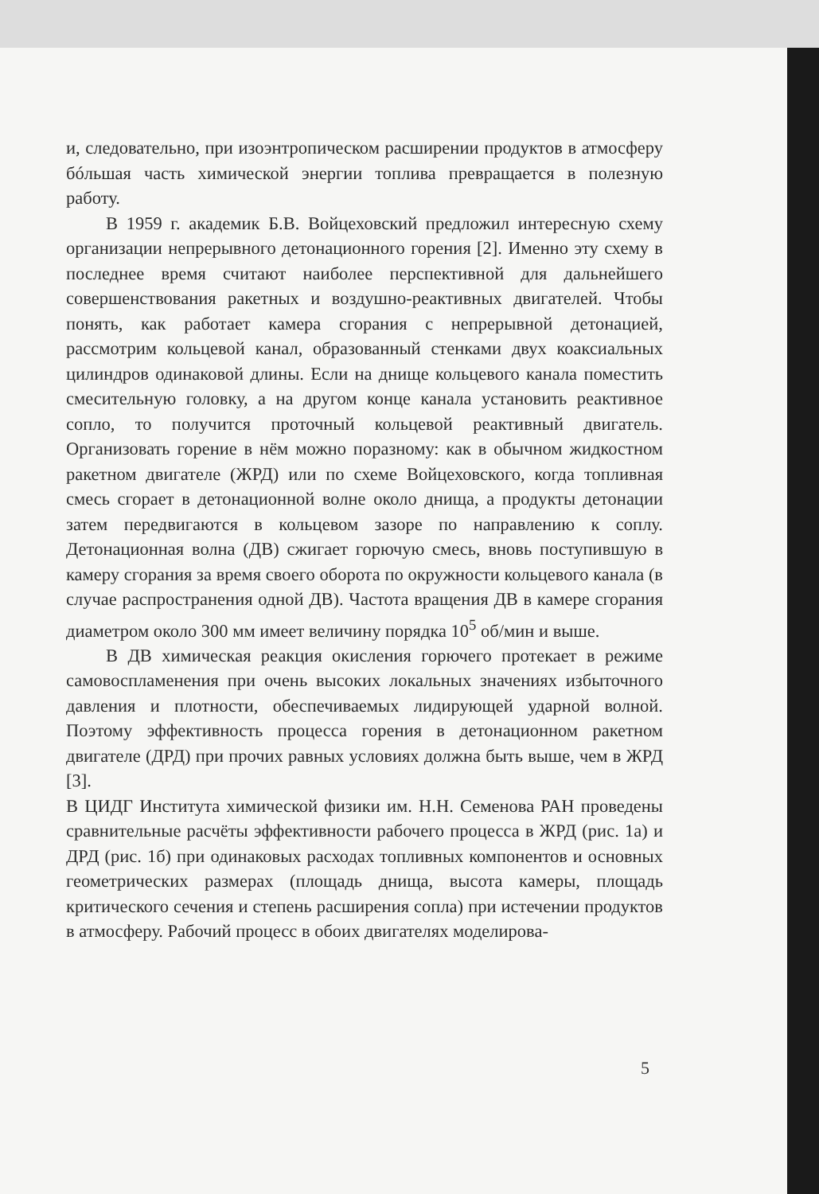и, следовательно, при изоэнтропическом расширении продуктов в атмосферу бóльшая часть химической энергии топлива превращается в полезную работу.
В 1959 г. академик Б.В. Войцеховский предложил интересную схему организации непрерывного детонационного горения [2]. Именно эту схему в последнее время считают наиболее перспективной для дальнейшего совершенствования ракетных и воздушно-реактивных двигателей. Чтобы понять, как работает камера сгорания с непрерывной детонацией, рассмотрим кольцевой канал, образованный стенками двух коаксиальных цилиндров одинаковой длины. Если на днище кольцевого канала поместить смесительную головку, а на другом конце канала установить реактивное сопло, то получится проточный кольцевой реактивный двигатель. Организовать горение в нём можно поразному: как в обычном жидкостном ракетном двигателе (ЖРД) или по схеме Войцеховского, когда топливная смесь сгорает в детонационной волне около днища, а продукты детонации затем передвигаются в кольцевом зазоре по направлению к соплу. Детонационная волна (ДВ) сжигает горючую смесь, вновь поступившую в камеру сгорания за время своего оборота по окружности кольцевого канала (в случае распространения одной ДВ). Частота вращения ДВ в камере сгорания диаметром около 300 мм имеет величину порядка 10<sup>5</sup> об/мин и выше.
В ДВ химическая реакция окисления горючего протекает в режиме самовоспламенения при очень высоких локальных значениях избыточного давления и плотности, обеспечиваемых лидирующей ударной волной. Поэтому эффективность процесса горения в детонационном ракетном двигателе (ДРД) при прочих равных условиях должна быть выше, чем в ЖРД [3].
В ЦИДГ Института химической физики им. Н.Н. Семенова РАН проведены сравнительные расчёты эффективности рабочего процесса в ЖРД (рис. 1а) и ДРД (рис. 1б) при одинаковых расходах топливных компонентов и основных геометрических размерах (площадь днища, высота камеры, площадь критического сечения и степень расширения сопла) при истечении продуктов в атмосферу. Рабочий процесс в обоих двигателях моделирова-
5